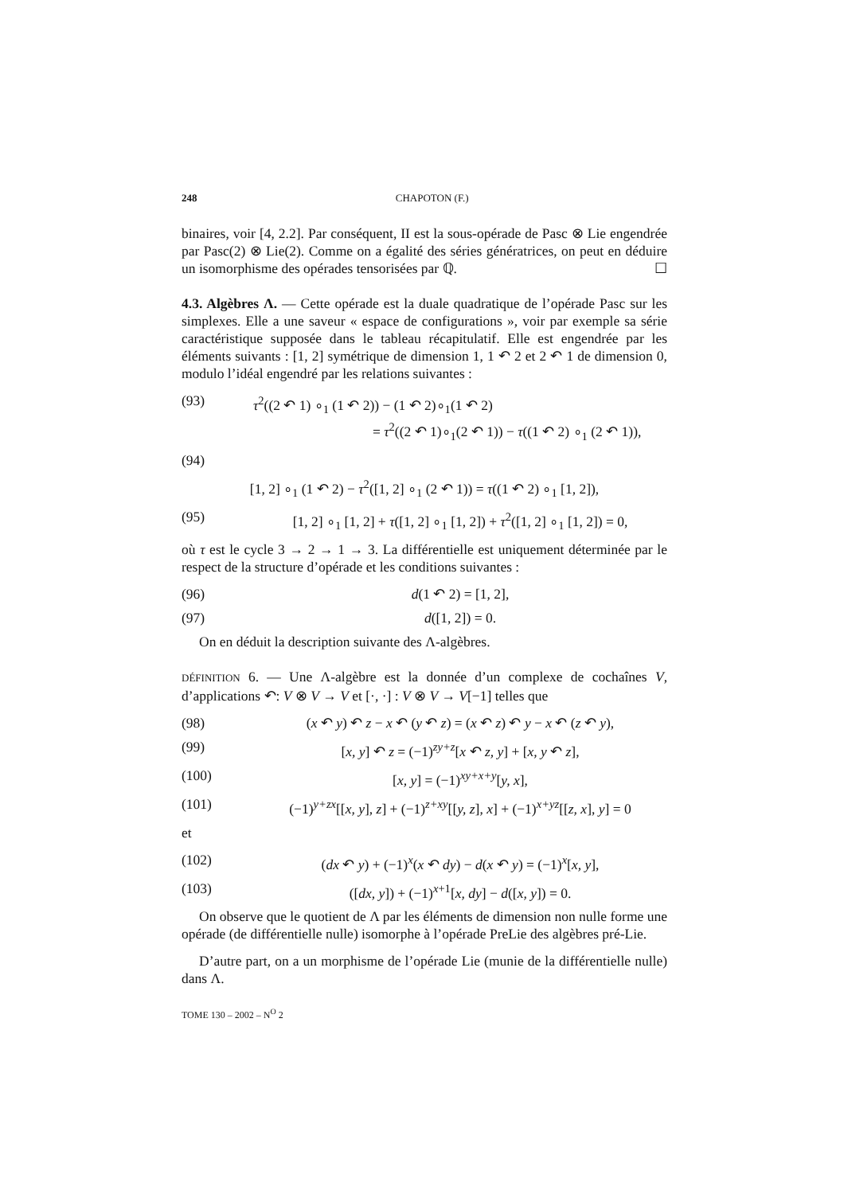248 CHAPOTON (F.)
binaires, voir [4, 2.2]. Par conséquent, II est la sous-opérade de Pasc ⊗ Lie engendrée par Pasc(2) ⊗ Lie(2). Comme on a égalité des séries génératrices, on peut en déduire un isomorphisme des opérades tensorisées par ℚ. ☐
4.3. Algèbres Λ. — Cette opérade est la duale quadratique de l’opérade Pasc sur les simplexes. Elle a une saveur « espace de configurations », voir par exemple sa série caractéristique supposée dans le tableau récapitulatif. Elle est engendrée par les éléments suivants : [1, 2] symétrique de dimension 1, 1 ↶ 2 et 2 ↶ 1 de dimension 0, modulo l’idéal engendré par les relations suivantes :
(93) τ<sup>2</sup>((2 ↶ 1) ∘<sub>1</sub> (1 ↶ 2)) − (1 ↶ 2)∘<sub>1</sub>(1 ↶ 2)
= τ<sup>2</sup>((2 ↶ 1)∘<sub>1</sub>(2 ↶ 1)) − τ((1 ↶ 2) ∘<sub>1</sub> (2 ↶ 1)),
(94)
[1, 2] ∘<sub>1</sub> (1 ↶ 2) − τ<sup>2</sup>([1, 2] ∘<sub>1</sub> (2 ↶ 1)) = τ((1 ↶ 2) ∘<sub>1</sub> [1, 2]),
(95) [1, 2] ∘<sub>1</sub> [1, 2] + τ([1, 2] ∘<sub>1</sub> [1, 2]) + τ<sup>2</sup>([1, 2] ∘<sub>1</sub> [1, 2]) = 0,
où τ est le cycle 3 → 2 → 1 → 3. La différentielle est uniquement déterminée par le respect de la structure d’opérade et les conditions suivantes :
(96) d(1 ↶ 2) = [1, 2],
(97) d([1, 2]) = 0.
On en déduit la description suivante des Λ-algèbres.
DÉFINITION 6. — Une Λ-algèbre est la donnée d’un complexe de cochaînes V, d’applications ↶: V ⊗ V → V et [·, ·] : V ⊗ V → V[−1] telles que
(98) (x ↶ y) ↶ z − x ↶ (y ↶ z) = (x ↶ z) ↶ y − x ↶ (z ↶ y),
(99) [x, y] ↶ z = (−1)<sup>zy+z</sup>[x ↶ z, y] + [x, y ↶ z],
(100) [x, y] = (−1)<sup>xy+x+y</sup>[y, x],
(101) (−1)<sup>y+zx</sup>[[x, y], z] + (−1)<sup>z+xy</sup>[[y, z], x] + (−1)<sup>x+yz</sup>[[z, x], y] = 0
et
(102) (dx ↶ y) + (−1)<sup>x</sup>(x ↶ dy) − d(x ↶ y) = (−1)<sup>x</sup>[x, y],
(103) ([dx, y]) + (−1)<sup>x+1</sup>[x, dy] − d([x, y]) = 0.
On observe que le quotient de Λ par les éléments de dimension non nulle forme une opérade (de différentielle nulle) isomorphe à l’opérade PreLie des algèbres pré-Lie.
D’autre part, on a un morphisme de l’opérade Lie (munie de la différentielle nulle) dans Λ.
TOME 130 – 2002 – N<sup>O</sup> 2